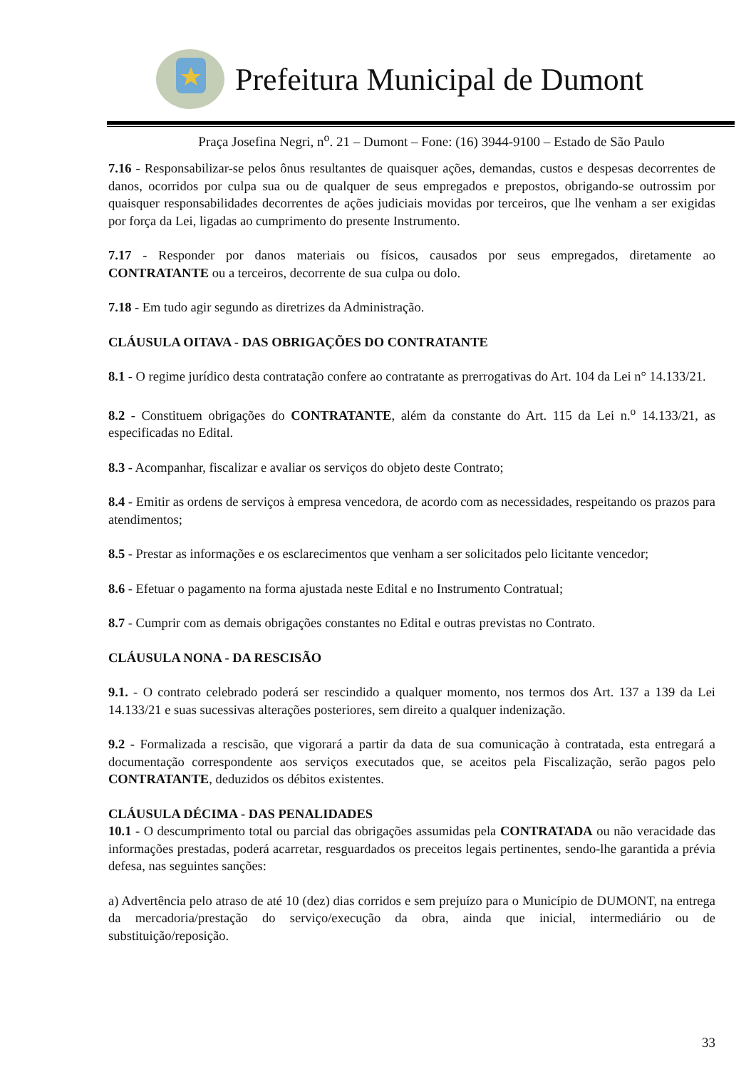Prefeitura Municipal de Dumont
Praça Josefina Negri, n<sup>o</sup>. 21 – Dumont – Fone: (16) 3944-9100 – Estado de São Paulo
7.16 - Responsabilizar-se pelos ônus resultantes de quaisquer ações, demandas, custos e despesas decorrentes de danos, ocorridos por culpa sua ou de qualquer de seus empregados e prepostos, obrigando-se outrossim por quaisquer responsabilidades decorrentes de ações judiciais movidas por terceiros, que lhe venham a ser exigidas por força da Lei, ligadas ao cumprimento do presente Instrumento.
7.17 - Responder por danos materiais ou físicos, causados por seus empregados, diretamente ao CONTRATANTE ou a terceiros, decorrente de sua culpa ou dolo.
7.18 - Em tudo agir segundo as diretrizes da Administração.
CLÁUSULA OITAVA - DAS OBRIGAÇÕES DO CONTRATANTE
8.1 - O regime jurídico desta contratação confere ao contratante as prerrogativas do Art. 104 da Lei n° 14.133/21.
8.2 - Constituem obrigações do CONTRATANTE, além da constante do Art. 115 da Lei n.<sup>o</sup> 14.133/21, as especificadas no Edital.
8.3 - Acompanhar, fiscalizar e avaliar os serviços do objeto deste Contrato;
8.4 - Emitir as ordens de serviços à empresa vencedora, de acordo com as necessidades, respeitando os prazos para atendimentos;
8.5 - Prestar as informações e os esclarecimentos que venham a ser solicitados pelo licitante vencedor;
8.6 - Efetuar o pagamento na forma ajustada neste Edital e no Instrumento Contratual;
8.7 - Cumprir com as demais obrigações constantes no Edital e outras previstas no Contrato.
CLÁUSULA NONA - DA RESCISÃO
9.1. - O contrato celebrado poderá ser rescindido a qualquer momento, nos termos dos Art. 137 a 139 da Lei 14.133/21 e suas sucessivas alterações posteriores, sem direito a qualquer indenização.
9.2 - Formalizada a rescisão, que vigorará a partir da data de sua comunicação à contratada, esta entregará a documentação correspondente aos serviços executados que, se aceitos pela Fiscalização, serão pagos pelo CONTRATANTE, deduzidos os débitos existentes.
CLÁUSULA DÉCIMA - DAS PENALIDADES
10.1 - O descumprimento total ou parcial das obrigações assumidas pela CONTRATADA ou não veracidade das informações prestadas, poderá acarretar, resguardados os preceitos legais pertinentes, sendo-lhe garantida a prévia defesa, nas seguintes sanções:
a) Advertência pelo atraso de até 10 (dez) dias corridos e sem prejuízo para o Município de DUMONT, na entrega da mercadoria/prestação do serviço/execução da obra, ainda que inicial, intermediário ou de substituição/reposição.
33